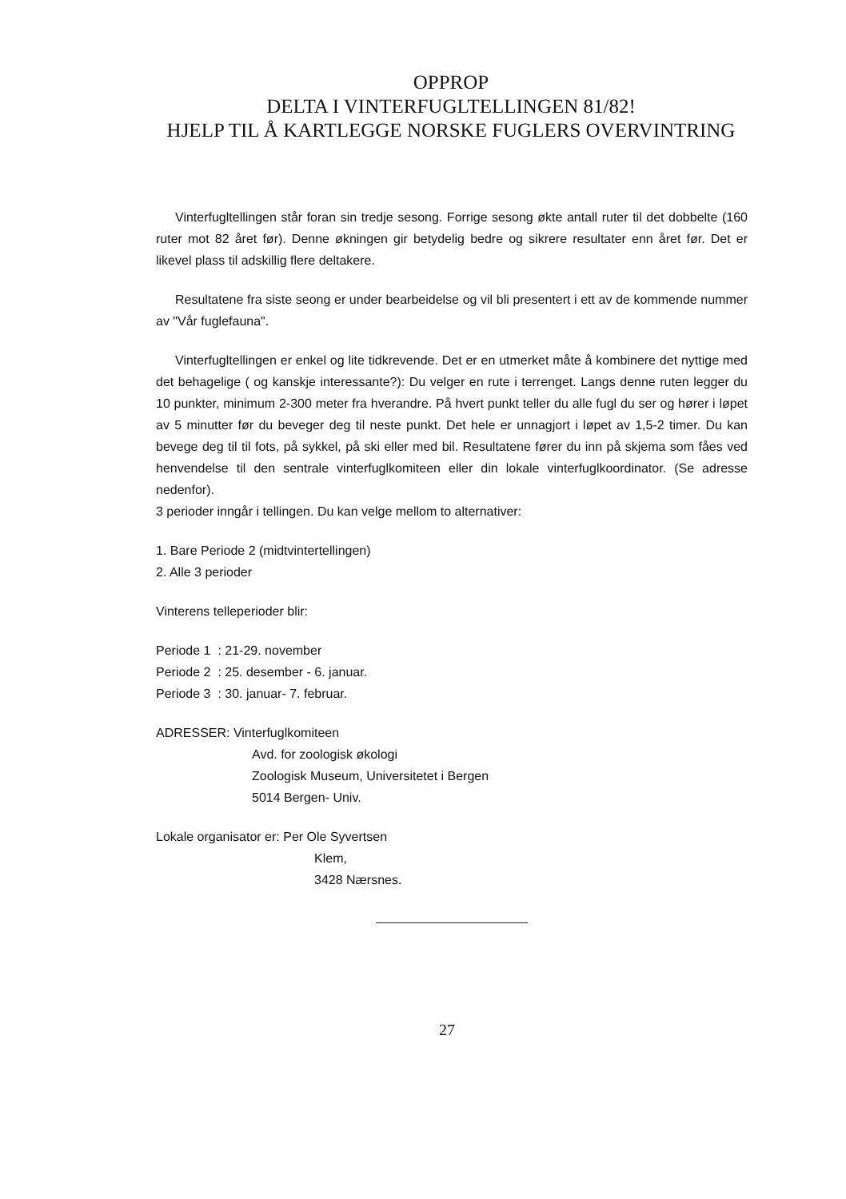OPPROP
DELTA I VINTERFUGLTELLINGEN 81/82!
HJELP TIL Å KARTLEGGE NORSKE FUGLERS OVERVINTRING
Vinterfugltellingen står foran sin tredje sesong. Forrige sesong økte antall ruter til det dobbelte (160 ruter mot 82 året før). Denne økningen gir betydelig bedre og sikrere resultater enn året før. Det er likevel plass til adskillig flere deltakere.
Resultatene fra siste seong er under bearbeidelse og vil bli presentert i ett av de kommende nummer av "Vår fuglefauna".
Vinterfugltellingen er enkel og lite tidkrevende. Det er en utmerket måte å kombinere det nyttige med det behagelige ( og kanskje interessante?): Du velger en rute i terrenget. Langs denne ruten legger du 10 punkter, minimum 2-300 meter fra hverandre. På hvert punkt teller du alle fugl du ser og hører i løpet av 5 minutter før du beveger deg til neste punkt. Det hele er unnagjort i løpet av 1,5-2 timer. Du kan bevege deg til til fots, på sykkel, på ski eller med bil. Resultatene fører du inn på skjema som fåes ved henvendelse til den sentrale vinterfuglkomiteen eller din lokale vinterfuglkoordinator. (Se adresse nedenfor).
3 perioder inngår i tellingen. Du kan velge mellom to alternativer:
1. Bare Periode 2 (midtvintertellingen)
2. Alle 3 perioder
Vinterens telleperioder blir:
Periode 1 : 21-29. november
Periode 2 : 25. desember - 6. januar.
Periode 3 : 30. januar- 7. februar.
ADRESSER: Vinterfuglkomiteen
Avd. for zoologisk økologi
Zoologisk Museum, Universitetet i Bergen
5014 Bergen- Univ.
Lokale organisator er: Per Ole Syvertsen
Klem,
3428 Nærsnes.
27